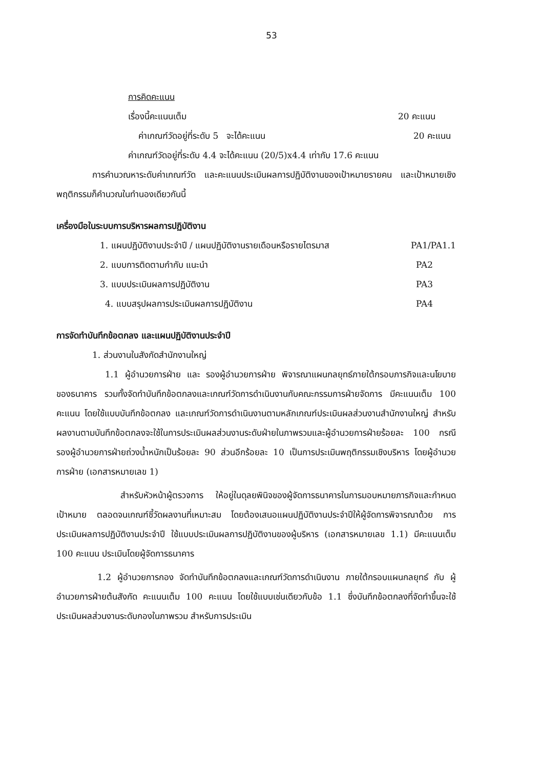53
การคิดคะแนน
เรื่องนี้คะแนนเต็ม 20 คะแนน
ค่าเกณฑ์วัดอยู่ที่ระดับ 5 จะได้คะแนน 20 คะแนน
ค่าเกณฑ์วัดอยู่ที่ระดับ 4.4 จะได้คะแนน (20/5)x4.4 เท่ากับ 17.6 คะแนน
การคำนวณหาระดับค่าเกณฑ์วัด และคะแนนประเมินผลการปฏิบัติงานของเป้าหมายรายคน และเป้าหมายเชิงพฤติกรรมก็คำนวณในทำนองเดียวกันนี้
เครื่องมือในระบบการบริหารผลการปฏิบัติงาน
1. แผนปฏิบัติงานประจำปี / แผนปฏิบัติงานรายเดือนหรือรายไตรมาส PA1/PA1.1
2. แบบการติดตามกำกับ แนะนำ PA2
3. แบบประเมินผลการปฏิบัติงาน PA3
4. แบบสรุปผลการประเมินผลการปฏิบัติงาน PA4
การจัดทำบันทึกข้อตกลง และแผนปฏิบัติงานประจำปี
1. ส่วนงานในสังกัดสำนักงานใหญ่
1.1 ผู้อำนวยการฝ่าย และ รองผู้อำนวยการฝ่าย พิจารณาแผนกลยุทธ์ภายใต้กรอบภารกิจและนโยบายของธนาคาร รวมทั้งจัดทำบันทึกข้อตกลงและเกณฑ์วัดการดำเนินงานกับคณะกรรมการฝ่ายจัดการ มีคะแนนเต็ม 100 คะแนน โดยใช้แบบบันทึกข้อตกลง และเกณฑ์วัดการดำเนินงานตามหลักเกณฑ์ประเมินผลส่วนงานสำนักงานใหญ่ สำหรับผลงานตามบันทึกข้อตกลงจะใช้ในการประเมินผลส่วนงานระดับฝ่ายในภาพรวมและผู้อำนวยการฝ่ายร้อยละ 100 กรณีรองผู้อำนวยการฝ่ายถ่วงน้ำหนักเป็นร้อยละ 90 ส่วนอีกร้อยละ 10 เป็นการประเมินพฤติกรรมเชิงบริหาร โดยผู้อำนวยการฝ่าย (เอกสารหมายเลข 1)
สำหรับหัวหน้าผู้ตรวจการ ให้อยู่ในดุลยพินิจของผู้จัดการธนาคารในการมอบหมายภารกิจและกำหนดเป้าหมาย ตลอดจนเกณฑ์ชี้วัดผลงานที่เหมาะสม โดยต้องเสนอแผนปฏิบัติงานประจำปีให้ผู้จัดการพิจารณาด้วย การประเมินผลการปฏิบัติงานประจำปี ใช้แบบประเมินผลการปฏิบัติงานของผู้บริหาร (เอกสารหมายเลข 1.1) มีคะแนนเต็ม 100 คะแนน ประเมินโดยผู้จัดการธนาคาร
1.2 ผู้อำนวยการกอง จัดทำบันทึกข้อตกลงและเกณฑ์วัดการดำเนินงาน ภายใต้กรอบแผนกลยุทธ์ กับ ผู้อำนวยการฝ่ายต้นสังกัด คะแนนเต็ม 100 คะแนน โดยใช้แบบเช่นเดียวกับข้อ 1.1 ซึ่งบันทึกข้อตกลงที่จัดทำขึ้นจะใช้ประเมินผลส่วนงานระดับกองในภาพรวม สำหรับการประเมิน